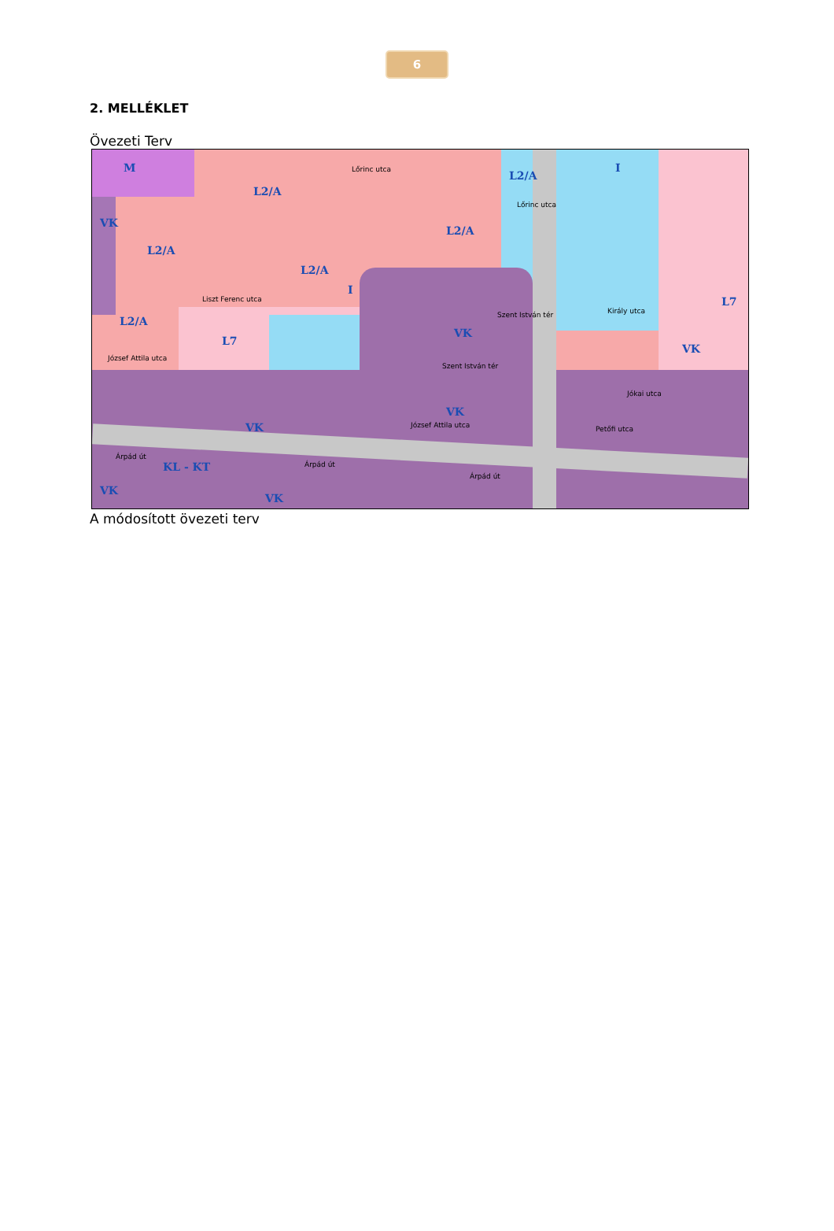6
2. MELLÉKLET
Övezeti Terv
M
L2/A
L2/A
L2/A
VK
L2/A
L2/A
L2/A
L7
VK
L7
I
I
VK
KL - KT
VK
VK
VK
VK
Lőrinc utca
Lőrinc utca
Liszt Ferenc utca
József Attila utca
Szent István tér
Szent István tér
József Attila utca
Árpád út
Árpád út
Árpád út
Király utca
Jókai utca
Petőfi utca
A módosított övezeti terv